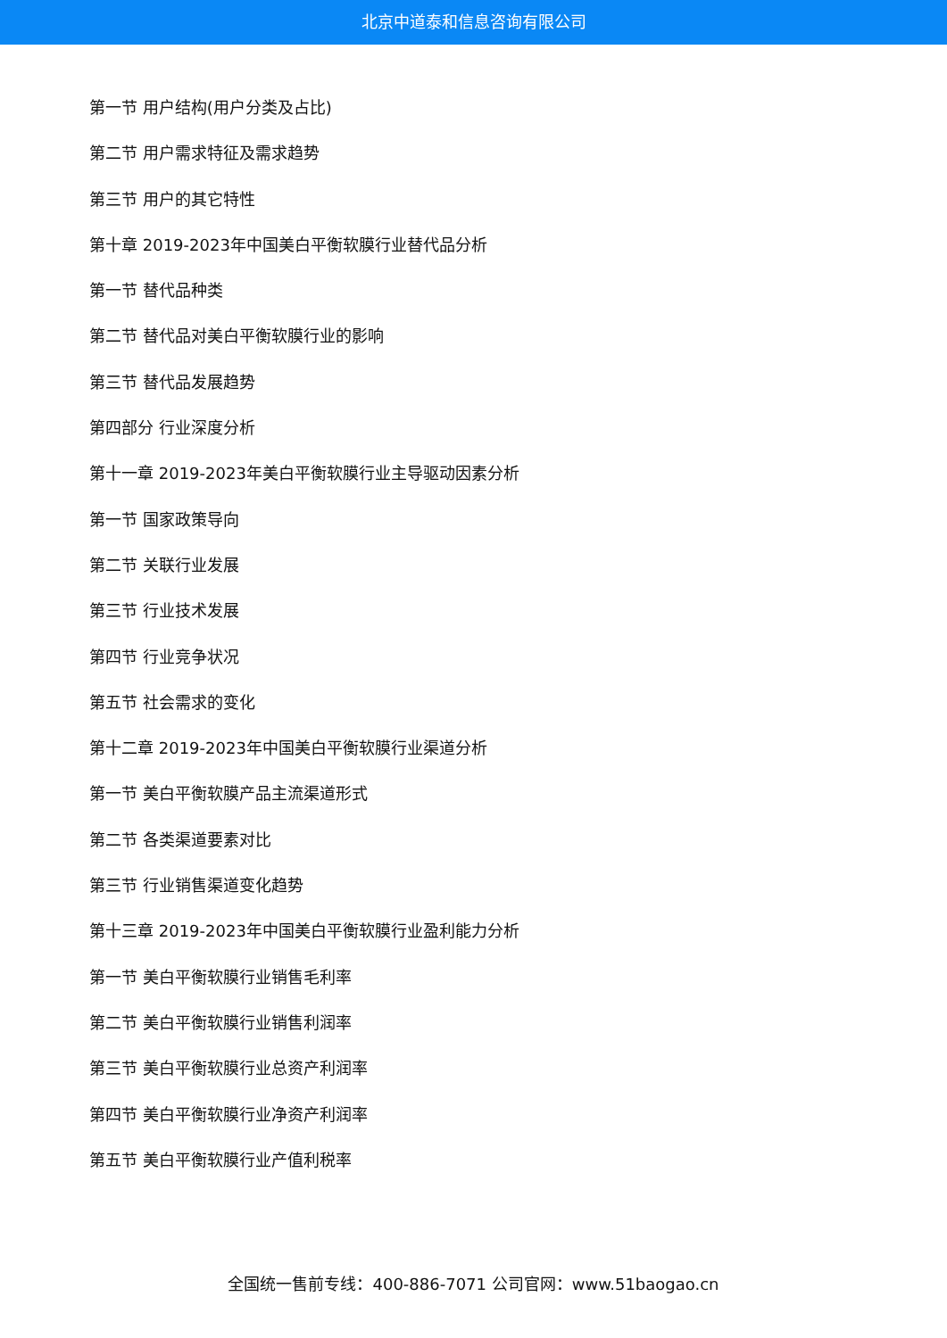北京中道泰和信息咨询有限公司
第一节 用户结构(用户分类及占比)
第二节 用户需求特征及需求趋势
第三节 用户的其它特性
第十章 2019-2023年中国美白平衡软膜行业替代品分析
第一节 替代品种类
第二节 替代品对美白平衡软膜行业的影响
第三节 替代品发展趋势
第四部分 行业深度分析
第十一章 2019-2023年美白平衡软膜行业主导驱动因素分析
第一节 国家政策导向
第二节 关联行业发展
第三节 行业技术发展
第四节 行业竞争状况
第五节 社会需求的变化
第十二章 2019-2023年中国美白平衡软膜行业渠道分析
第一节 美白平衡软膜产品主流渠道形式
第二节 各类渠道要素对比
第三节 行业销售渠道变化趋势
第十三章 2019-2023年中国美白平衡软膜行业盈利能力分析
第一节 美白平衡软膜行业销售毛利率
第二节 美白平衡软膜行业销售利润率
第三节 美白平衡软膜行业总资产利润率
第四节 美白平衡软膜行业净资产利润率
第五节 美白平衡软膜行业产值利税率
全国统一售前专线：400-886-7071 公司官网：www.51baogao.cn